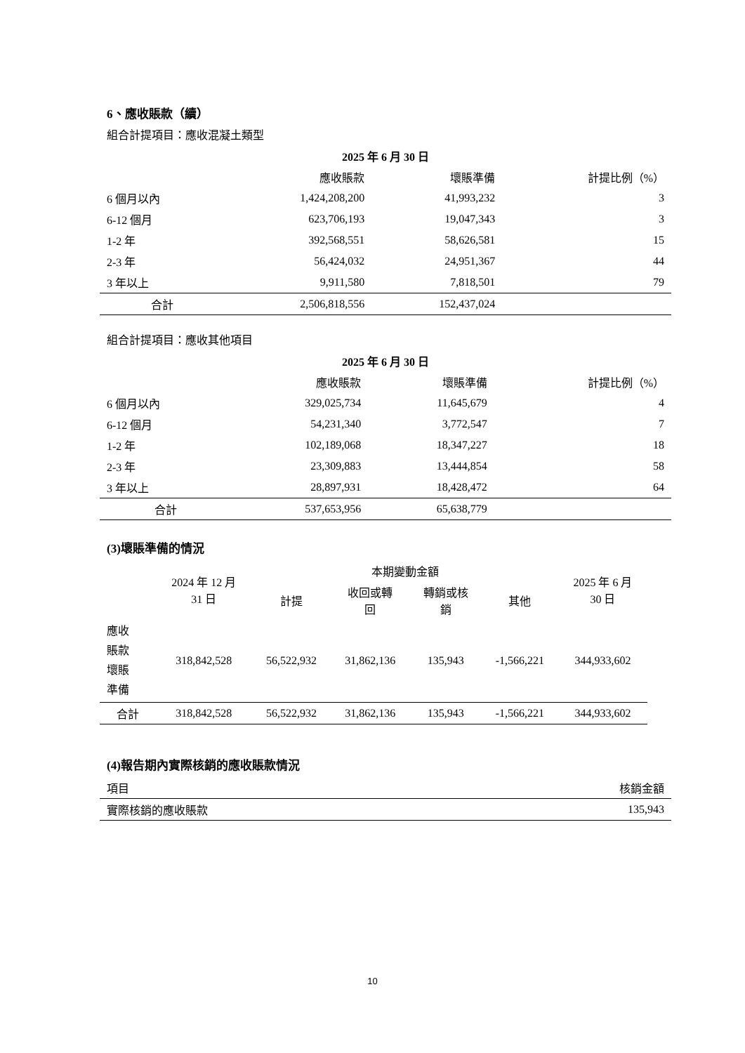6、應收賬款（續）
組合計提項目：應收混凝土類型
| 2025 年 6 月 30 日 | | | |
| --- | --- | --- | --- |
| | 應收賬款 | 壞賬準備 | 計提比例（%） |
| 6 個月以內 | 1,424,208,200 | 41,993,232 | 3 |
| 6-12 個月 | 623,706,193 | 19,047,343 | 3 |
| 1-2 年 | 392,568,551 | 58,626,581 | 15 |
| 2-3 年 | 56,424,032 | 24,951,367 | 44 |
| 3 年以上 | 9,911,580 | 7,818,501 | 79 |
| 合計 | 2,506,818,556 | 152,437,024 | |
組合計提項目：應收其他項目
| 2025 年 6 月 30 日 | | | |
| --- | --- | --- | --- |
| | 應收賬款 | 壞賬準備 | 計提比例（%） |
| 6 個月以內 | 329,025,734 | 11,645,679 | 4 |
| 6-12 個月 | 54,231,340 | 3,772,547 | 7 |
| 1-2 年 | 102,189,068 | 18,347,227 | 18 |
| 2-3 年 | 23,309,883 | 13,444,854 | 58 |
| 3 年以上 | 28,897,931 | 18,428,472 | 64 |
| 合計 | 537,653,956 | 65,638,779 | |
(3)壞賬準備的情況
| | 2024 年 12 月 31 日 | 本期變動金額 | | | | 2025 年 6 月 30 日 |
| --- | --- | --- | --- | --- | --- | --- |
| | | 計提 | 收回或轉 回 | 轉銷或核 銷 | 其他 | |
| 應收 賬款 壞賬 準備 | 318,842,528 | 56,522,932 | 31,862,136 | 135,943 | -1,566,221 | 344,933,602 |
| 合計 | 318,842,528 | 56,522,932 | 31,862,136 | 135,943 | -1,566,221 | 344,933,602 |
(4)報告期內實際核銷的應收賬款情況
| 項目 | 核銷金額 |
| --- | --- |
| 實際核銷的應收賬款 | 135,943 |
10